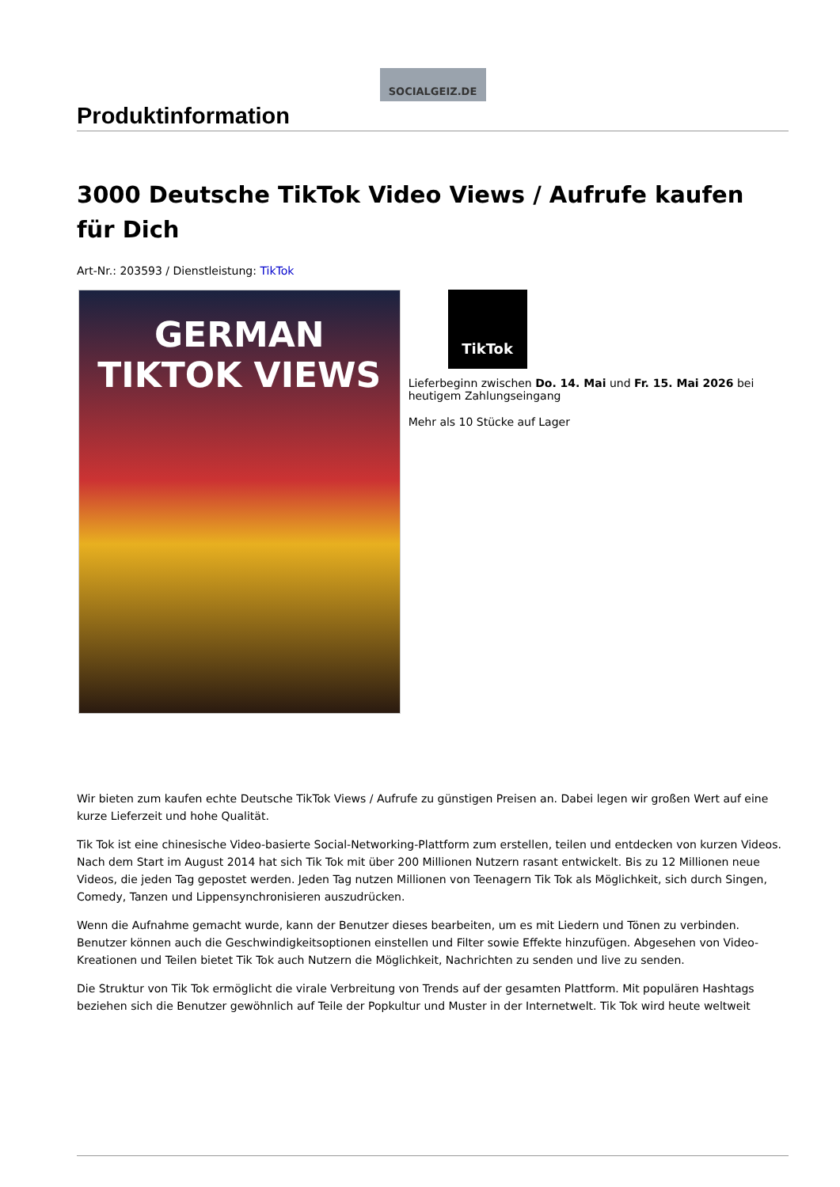SOCIALGEIZ.DE
Produktinformation
3000 Deutsche TikTok Video Views / Aufrufe kaufen für Dich
Art-Nr.: 203593 / Dienstleistung: TikTok
GERMAN
TIKTOK VIEWS
TikTok
Lieferbeginn zwischen Do. 14. Mai und Fr. 15. Mai 2026 bei heutigem Zahlungseingang
Mehr als 10 Stücke auf Lager
Wir bieten zum kaufen echte Deutsche TikTok Views / Aufrufe zu günstigen Preisen an. Dabei legen wir großen Wert auf eine kurze Lieferzeit und hohe Qualität.
Tik Tok ist eine chinesische Video-basierte Social-Networking-Plattform zum erstellen, teilen und entdecken von kurzen Videos. Nach dem Start im August 2014 hat sich Tik Tok mit über 200 Millionen Nutzern rasant entwickelt. Bis zu 12 Millionen neue Videos, die jeden Tag gepostet werden. Jeden Tag nutzen Millionen von Teenagern Tik Tok als Möglichkeit, sich durch Singen, Comedy, Tanzen und Lippensynchronisieren auszudrücken.
Wenn die Aufnahme gemacht wurde, kann der Benutzer dieses bearbeiten, um es mit Liedern und Tönen zu verbinden. Benutzer können auch die Geschwindigkeitsoptionen einstellen und Filter sowie Effekte hinzufügen. Abgesehen von Video-Kreationen und Teilen bietet Tik Tok auch Nutzern die Möglichkeit, Nachrichten zu senden und live zu senden.
Die Struktur von Tik Tok ermöglicht die virale Verbreitung von Trends auf der gesamten Plattform. Mit populären Hashtags beziehen sich die Benutzer gewöhnlich auf Teile der Popkultur und Muster in der Internetwelt. Tik Tok wird heute weltweit